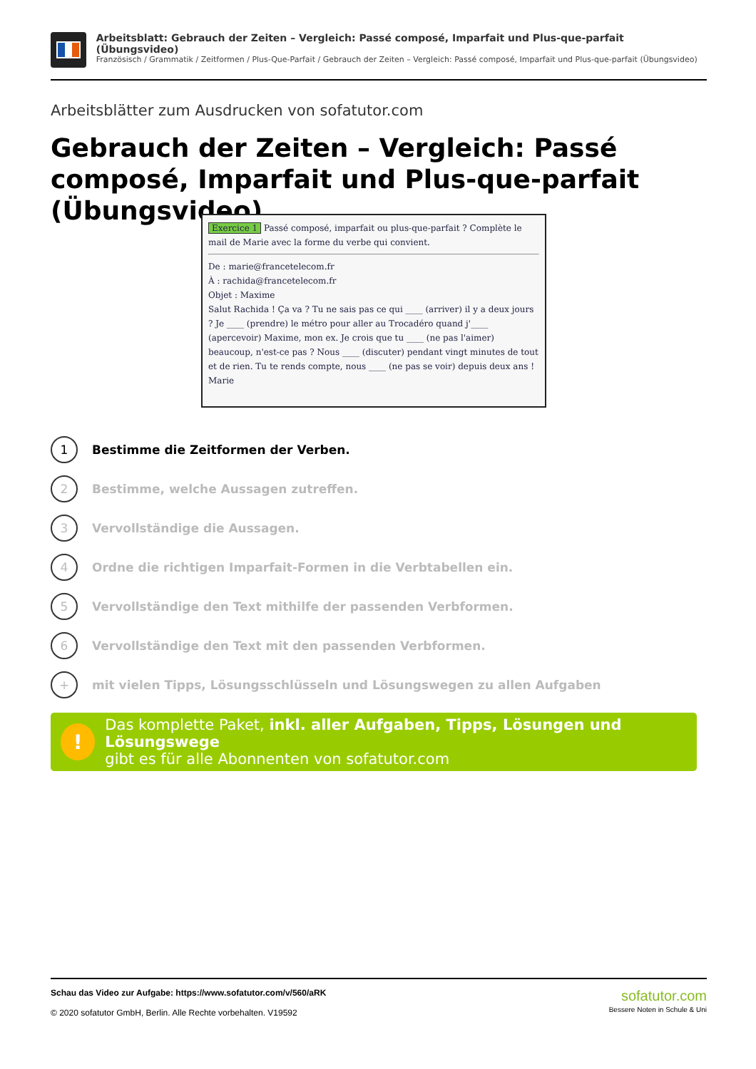Arbeitsblatt: Gebrauch der Zeiten – Vergleich: Passé composé, Imparfait und Plus-que-parfait (Übungsvideo)
Französisch / Grammatik / Zeitformen / Plus-Que-Parfait / Gebrauch der Zeiten – Vergleich: Passé composé, Imparfait und Plus-que-parfait (Übungsvideo)
Arbeitsblätter zum Ausdrucken von sofatutor.com
Gebrauch der Zeiten – Vergleich: Passé composé, Imparfait und Plus-que-parfait (Übungsvideo)
Exercice 1 Passé composé, imparfait ou plus-que-parfait ? Complète le mail de Marie avec la forme du verbe qui convient.
De : marie@francetelecom.fr
À : rachida@francetelecom.fr
Objet : Maxime
Salut Rachida ! Ça va ? Tu ne sais pas ce qui ____ (arriver) il y a deux jours ? Je ____ (prendre) le métro pour aller au Trocadéro quand j'____ (apercevoir) Maxime, mon ex. Je crois que tu ____ (ne pas l'aimer) beaucoup, n'est-ce pas ? Nous ____ (discuter) pendant vingt minutes de tout et de rien. Tu te rends compte, nous ____ (ne pas se voir) depuis deux ans ! Marie
1 Bestimme die Zeitformen der Verben.
2 Bestimme, welche Aussagen zutreffen.
3 Vervollständige die Aussagen.
4 Ordne die richtigen Imparfait-Formen in die Verbtabellen ein.
5 Vervollständige den Text mithilfe der passenden Verbformen.
6 Vervollständige den Text mit den passenden Verbformen.
+ mit vielen Tipps, Lösungsschlüsseln und Lösungswegen zu allen Aufgaben
!
Das komplette Paket, inkl. aller Aufgaben, Tipps, Lösungen und Lösungswege
gibt es für alle Abonnenten von sofatutor.com
Schau das Video zur Aufgabe: https://www.sofatutor.com/v/560/aRK
© 2020 sofatutor GmbH, Berlin. Alle Rechte vorbehalten. V19592
sofatutor.com
Bessere Noten in Schule & Uni